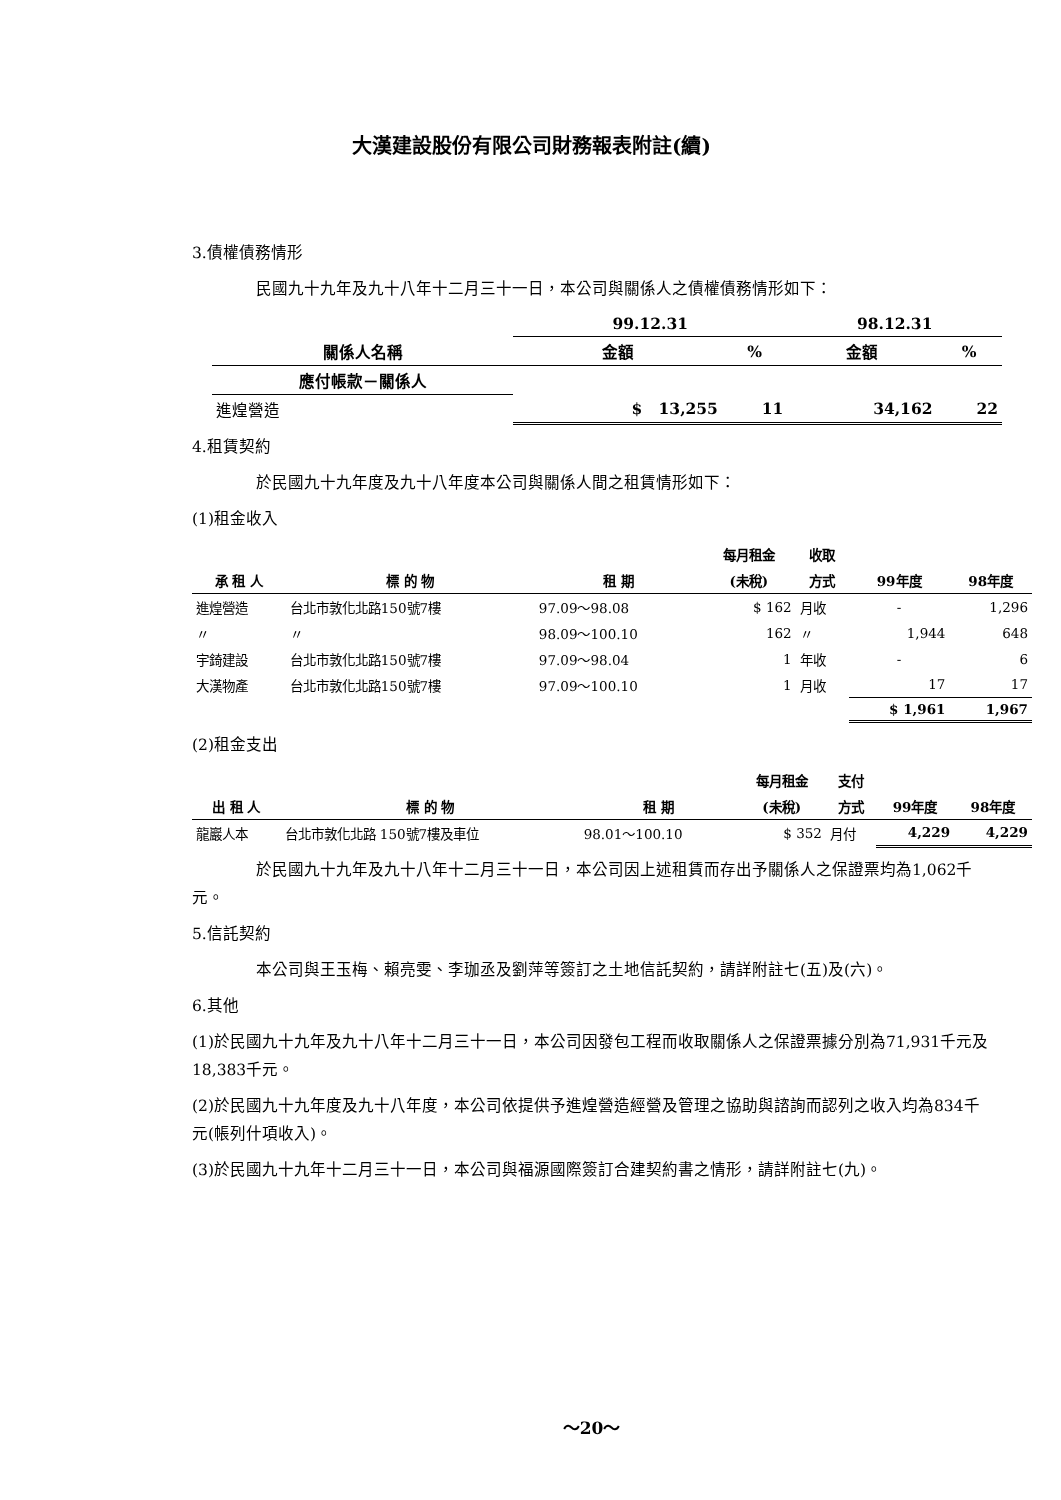大漢建設股份有限公司財務報表附註(續)
3.債權債務情形
民國九十九年及九十八年十二月三十一日，本公司與關係人之債權債務情形如下：
| | 99.12.31 | | 98.12.31 | |
| --- | --- | --- | --- | --- |
| 關係人名稱 | 金額 | % | 金額 | % |
| 應付帳款－關係人 | | | | |
| 進煌營造 | $ 13,255 | 11 | 34,162 | 22 |
4.租賃契約
於民國九十九年度及九十八年度本公司與關係人間之租賃情形如下：
(1)租金收入
| | | | 每月租金 | 收取 | | |
| --- | --- | --- | --- | --- | --- | --- |
| 承 租 人 | 標 的 物 | 租 期 | (未稅) | 方式 | 99年度 | 98年度 |
| 進煌營造 | 台北市敦化北路150號7樓 | 97.09～98.08 | $ 162 | 月收 | - | 1,296 |
| 〃 | 〃 | 98.09～100.10 | 162 | 〃 | 1,944 | 648 |
| 宇錡建設 | 台北市敦化北路150號7樓 | 97.09～98.04 | 1 | 年收 | - | 6 |
| 大漢物產 | 台北市敦化北路150號7樓 | 97.09～100.10 | 1 | 月收 | 17 | 17 |
| | | | | | $ 1,961 | 1,967 |
(2)租金支出
| | | | 每月租金 | 支付 | | |
| --- | --- | --- | --- | --- | --- | --- |
| 出 租 人 | 標 的 物 | 租 期 | (未稅) | 方式 | 99年度 | 98年度 |
| 龍巖人本 | 台北市敦化北路 150號7樓及車位 | 98.01～100.10 | $ 352 | 月付 | 4,229 | 4,229 |
於民國九十九年及九十八年十二月三十一日，本公司因上述租賃而存出予關係人之保證票均為1,062千元。
5.信託契約
本公司與王玉梅、賴亮雯、李珈丞及劉萍等簽訂之土地信託契約，請詳附註七(五)及(六)。
6.其他
(1)於民國九十九年及九十八年十二月三十一日，本公司因發包工程而收取關係人之保證票據分別為71,931千元及18,383千元。
(2)於民國九十九年度及九十八年度，本公司依提供予進煌營造經營及管理之協助與諮詢而認列之收入均為834千元(帳列什項收入)。
(3)於民國九十九年十二月三十一日，本公司與福源國際簽訂合建契約書之情形，請詳附註七(九)。
～20～